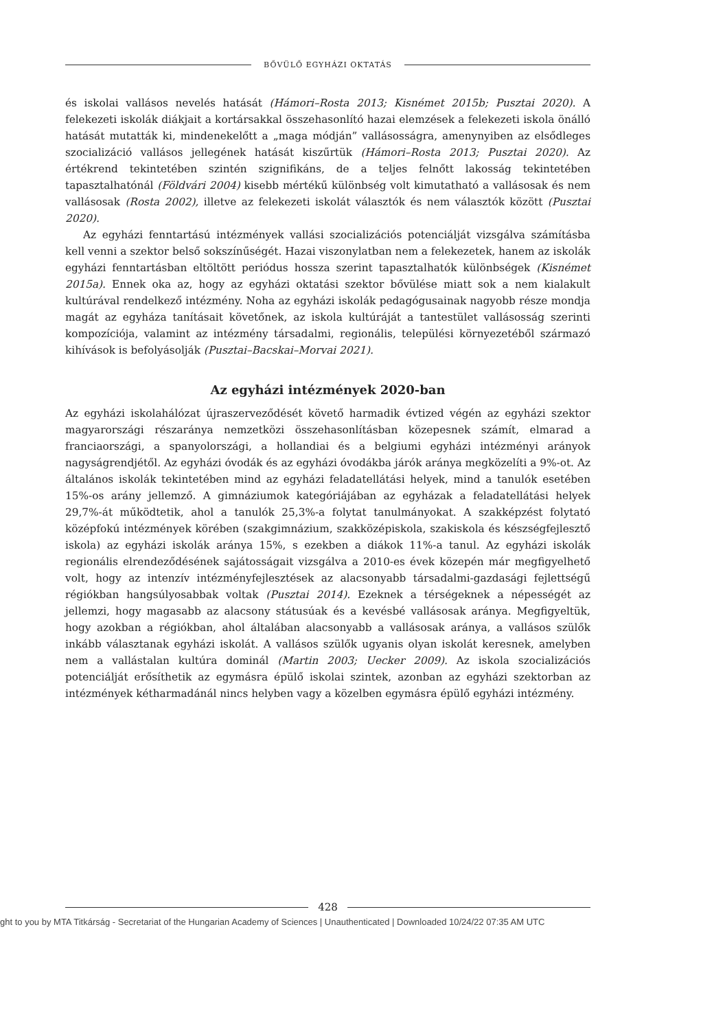BŐVÜLŐ EGYHÁZI OKTATÁS
és iskolai vallásos nevelés hatását (Hámori–Rosta 2013; Kisnémet 2015b; Pusztai 2020). A felekezeti iskolák diákjait a kortársakkal összehasonlító hazai elemzések a felekezeti iskola önálló hatását mutatták ki, mindenekelőtt a „maga módján” vallásosságra, amenynyiben az elsődleges szocializáció vallásos jellegének hatását kiszűrtük (Hámori–Rosta 2013; Pusztai 2020). Az értékrend tekintetében szintén szignifikáns, de a teljes felnőtt lakosság tekintetében tapasztalhatónál (Földvári 2004) kisebb mértékű különbség volt kimutatható a vallásosak és nem vallásosak (Rosta 2002), illetve az felekezeti iskolát választók és nem választók között (Pusztai 2020).
Az egyházi fenntartású intézmények vallási szocializációs potenciálját vizsgálva számításba kell venni a szektor belső sokszínűségét. Hazai viszonylatban nem a felekezetek, hanem az iskolák egyházi fenntartásban eltöltött periódus hossza szerint tapasztalhatók különbségek (Kisnémet 2015a). Ennek oka az, hogy az egyházi oktatási szektor bővülése miatt sok a nem kialakult kultúrával rendelkező intézmény. Noha az egyházi iskolák pedagógusainak nagyobb része mondja magát az egyháza tanításait követőnek, az iskola kultúráját a tantestület vallásosság szerinti kompozíciója, valamint az intézmény társadalmi, regionális, települési környezetéből származó kihívások is befolyásolják (Pusztai–Bacskai–Morvai 2021).
Az egyházi intézmények 2020-ban
Az egyházi iskolahálózat újraszerveződését követő harmadik évtized végén az egyházi szektor magyarországi részaránya nemzetközi összehasonlításban közepesnek számít, elmarad a franciaországi, a spanyolországi, a hollandiai és a belgiumi egyházi intézményi arányok nagyságrendjétől. Az egyházi óvodák és az egyházi óvodákba járók aránya megközelíti a 9%-ot. Az általános iskolák tekintetében mind az egyházi feladatellátási helyek, mind a tanulók esetében 15%-os arány jellemző. A gimnáziumok kategóriájában az egyházak a feladatellátási helyek 29,7%-át működtetik, ahol a tanulók 25,3%-a folytat tanulmányokat. A szakképzést folytató középfokú intézmények körében (szakgimnázium, szakközépiskola, szakiskola és készségfejlesztő iskola) az egyházi iskolák aránya 15%, s ezekben a diákok 11%-a tanul. Az egyházi iskolák regionális elrendeződésének sajátosságait vizsgálva a 2010-es évek közepén már megfigyelhető volt, hogy az intenzív intézményfejlesztések az alacsonyabb társadalmi-gazdasági fejlettségű régiókban hangsúlyosabbak voltak (Pusztai 2014). Ezeknek a térségeknek a népességét az jellemzi, hogy magasabb az alacsony státusúak és a kevésbé vallásosak aránya. Megfigyeltük, hogy azokban a régiókban, ahol általában alacsonyabb a vallásosak aránya, a vallásos szülők inkább választanak egyházi iskolát. A vallásos szülők ugyanis olyan iskolát keresnek, amelyben nem a vallástalan kultúra dominál (Martin 2003; Uecker 2009). Az iskola szocializációs potenciálját erősíthetik az egymásra épülő iskolai szintek, azonban az egyházi szektorban az intézmények kétharmadánál nincs helyben vagy a közelben egymásra épülő egyházi intézmény.
428
ght to you by MTA Titkárság - Secretariat of the Hungarian Academy of Sciences | Unauthenticated | Downloaded 10/24/22 07:35 AM UTC